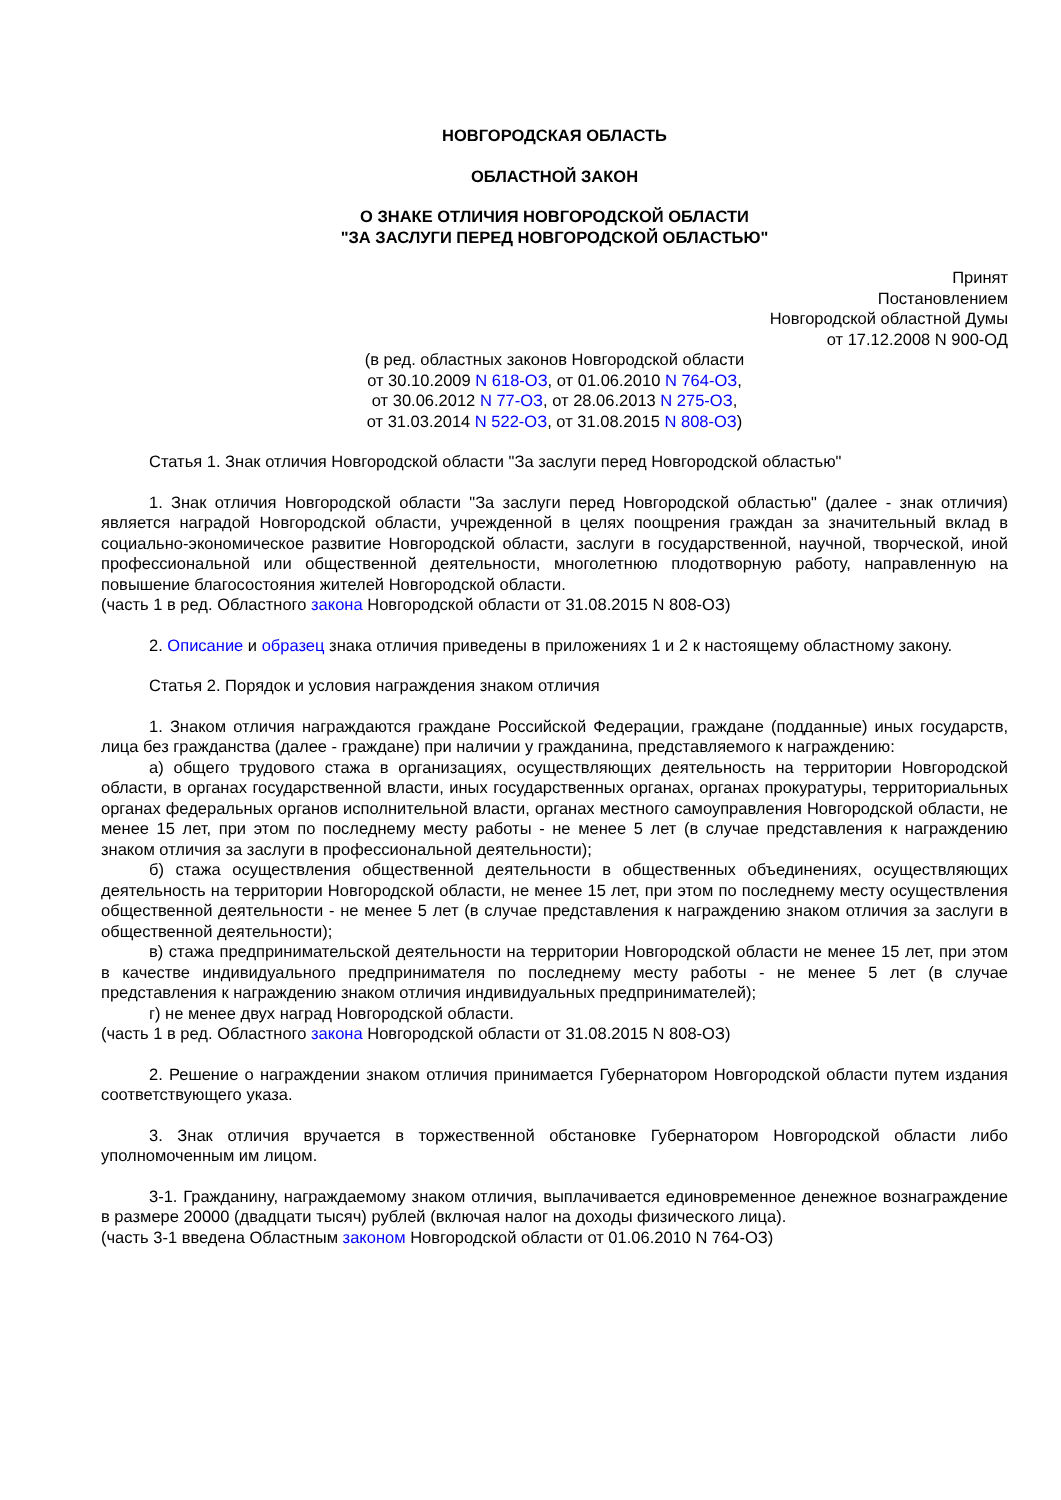НОВГОРОДСКАЯ ОБЛАСТЬ
ОБЛАСТНОЙ ЗАКОН
О ЗНАКЕ ОТЛИЧИЯ НОВГОРОДСКОЙ ОБЛАСТИ
"ЗА ЗАСЛУГИ ПЕРЕД НОВГОРОДСКОЙ ОБЛАСТЬЮ"
Принят
Постановлением
Новгородской областной Думы
от 17.12.2008 N 900-ОД
(в ред. областных законов Новгородской области
от 30.10.2009 N 618-ОЗ, от 01.06.2010 N 764-ОЗ,
от 30.06.2012 N 77-ОЗ, от 28.06.2013 N 275-ОЗ,
от 31.03.2014 N 522-ОЗ, от 31.08.2015 N 808-ОЗ)
Статья 1. Знак отличия Новгородской области "За заслуги перед Новгородской областью"
1. Знак отличия Новгородской области "За заслуги перед Новгородской областью" (далее - знак отличия) является наградой Новгородской области, учрежденной в целях поощрения граждан за значительный вклад в социально-экономическое развитие Новгородской области, заслуги в государственной, научной, творческой, иной профессиональной или общественной деятельности, многолетнюю плодотворную работу, направленную на повышение благосостояния жителей Новгородской области.
(часть 1 в ред. Областного закона Новгородской области от 31.08.2015 N 808-ОЗ)
2. Описание и образец знака отличия приведены в приложениях 1 и 2 к настоящему областному закону.
Статья 2. Порядок и условия награждения знаком отличия
1. Знаком отличия награждаются граждане Российской Федерации, граждане (подданные) иных государств, лица без гражданства (далее - граждане) при наличии у гражданина, представляемого к награждению:
а) общего трудового стажа в организациях, осуществляющих деятельность на территории Новгородской области, в органах государственной власти, иных государственных органах, органах прокуратуры, территориальных органах федеральных органов исполнительной власти, органах местного самоуправления Новгородской области, не менее 15 лет, при этом по последнему месту работы - не менее 5 лет (в случае представления к награждению знаком отличия за заслуги в профессиональной деятельности);
б) стажа осуществления общественной деятельности в общественных объединениях, осуществляющих деятельность на территории Новгородской области, не менее 15 лет, при этом по последнему месту осуществления общественной деятельности - не менее 5 лет (в случае представления к награждению знаком отличия за заслуги в общественной деятельности);
в) стажа предпринимательской деятельности на территории Новгородской области не менее 15 лет, при этом в качестве индивидуального предпринимателя по последнему месту работы - не менее 5 лет (в случае представления к награждению знаком отличия индивидуальных предпринимателей);
г) не менее двух наград Новгородской области.
(часть 1 в ред. Областного закона Новгородской области от 31.08.2015 N 808-ОЗ)
2. Решение о награждении знаком отличия принимается Губернатором Новгородской области путем издания соответствующего указа.
3. Знак отличия вручается в торжественной обстановке Губернатором Новгородской области либо уполномоченным им лицом.
3-1. Гражданину, награждаемому знаком отличия, выплачивается единовременное денежное вознаграждение в размере 20000 (двадцати тысяч) рублей (включая налог на доходы физического лица).
(часть 3-1 введена Областным законом Новгородской области от 01.06.2010 N 764-ОЗ)